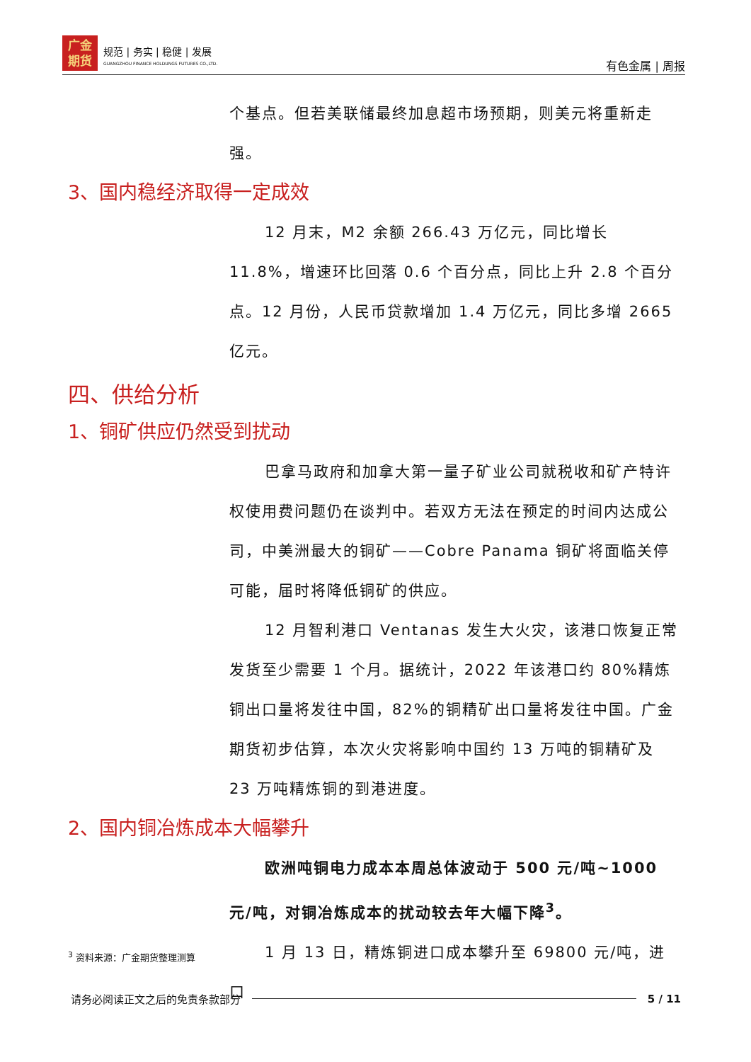广金
期货
规范 | 务实 | 稳健 | 发展
GUANGZHOU FINANCE HOLDUNGS FUTURES CO.,LTD.
有色金属 | 周报
个基点。但若美联储最终加息超市场预期，则美元将重新走强。
3、国内稳经济取得一定成效
12 月末，M2 余额 266.43 万亿元，同比增长 11.8%，增速环比回落 0.6 个百分点，同比上升 2.8 个百分点。12 月份，人民币贷款增加 1.4 万亿元，同比多增 2665 亿元。
四、供给分析
1、铜矿供应仍然受到扰动
巴拿马政府和加拿大第一量子矿业公司就税收和矿产特许权使用费问题仍在谈判中。若双方无法在预定的时间内达成公司，中美洲最大的铜矿——Cobre Panama 铜矿将面临关停可能，届时将降低铜矿的供应。
12 月智利港口 Ventanas 发生大火灾，该港口恢复正常发货至少需要 1 个月。据统计，2022 年该港口约 80%精炼铜出口量将发往中国，82%的铜精矿出口量将发往中国。广金期货初步估算，本次火灾将影响中国约 13 万吨的铜精矿及 23 万吨精炼铜的到港进度。
2、国内铜冶炼成本大幅攀升
欧洲吨铜电力成本本周总体波动于 500 元/吨~1000 元/吨，对铜冶炼成本的扰动较去年大幅下降<sup>3</sup>。
1 月 13 日，精炼铜进口成本攀升至 69800 元/吨，进口
<sup>3</sup> 资料来源：广金期货整理测算
请务必阅读正文之后的免责条款部分 5 / 11